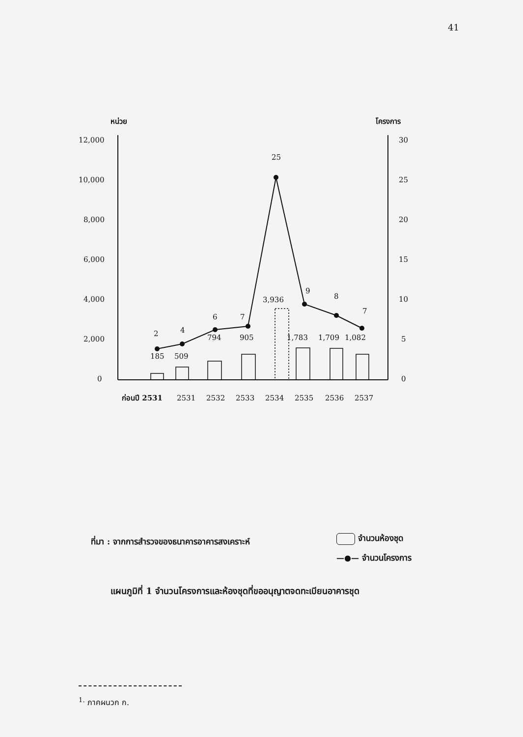41
หน่วย
โครงการ
12,000
10,000
8,000
6,000
4,000
2,000
0
30
25
20
15
10
5
0
2
4
6
7
25
9
8
7
185
509
794
905
3,936
1,783
1,709
1,082
ก่อนปี 2531
2531
2532
2533
2534
2535
2536
2537
ที่มา : จากการสำรวจของธนาคารอาคารสงเคราะห์
จำนวนห้องชุด
—●— จำนวนโครงการ
แผนภูมิที่ 1 จำนวนโครงการและห้องชุดที่ขออนุญาตจดทะเบียนอาคารชุด
<sup>1.</sup> ภาคผนวก ก.